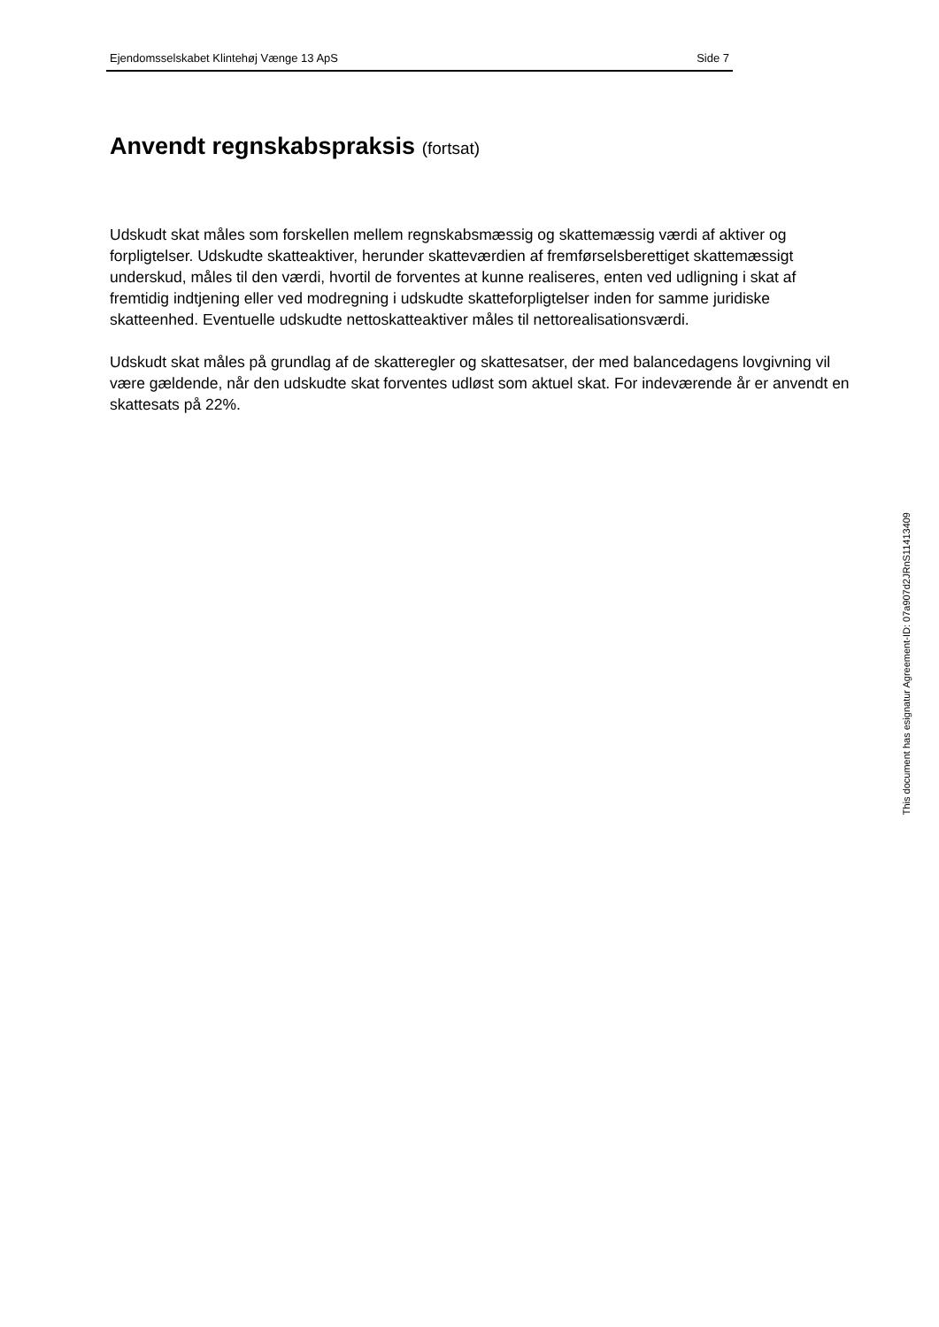Ejendomsselskabet Klintehøj Vænge 13 ApS Side 7
Anvendt regnskabspraksis (fortsat)
Udskudt skat måles som forskellen mellem regnskabsmæssig og skattemæssig værdi af aktiver og forpligtelser. Udskudte skatteaktiver, herunder skatteværdien af fremførselsberettiget skattemæssigt underskud, måles til den værdi, hvortil de forventes at kunne realiseres, enten ved udligning i skat af fremtidig indtjening eller ved modregning i udskudte skatteforpligtelser inden for samme juridiske skatteenhed. Eventuelle udskudte nettoskatteaktiver måles til nettorealisationsværdi.
Udskudt skat måles på grundlag af de skatteregler og skattesatser, der med balancedagens lovgivning vil være gældende, når den udskudte skat forventes udløst som aktuel skat. For indeværende år er anvendt en skattesats på 22%.
This document has esignatur Agreement-ID: 07a907d2JRnS11413409